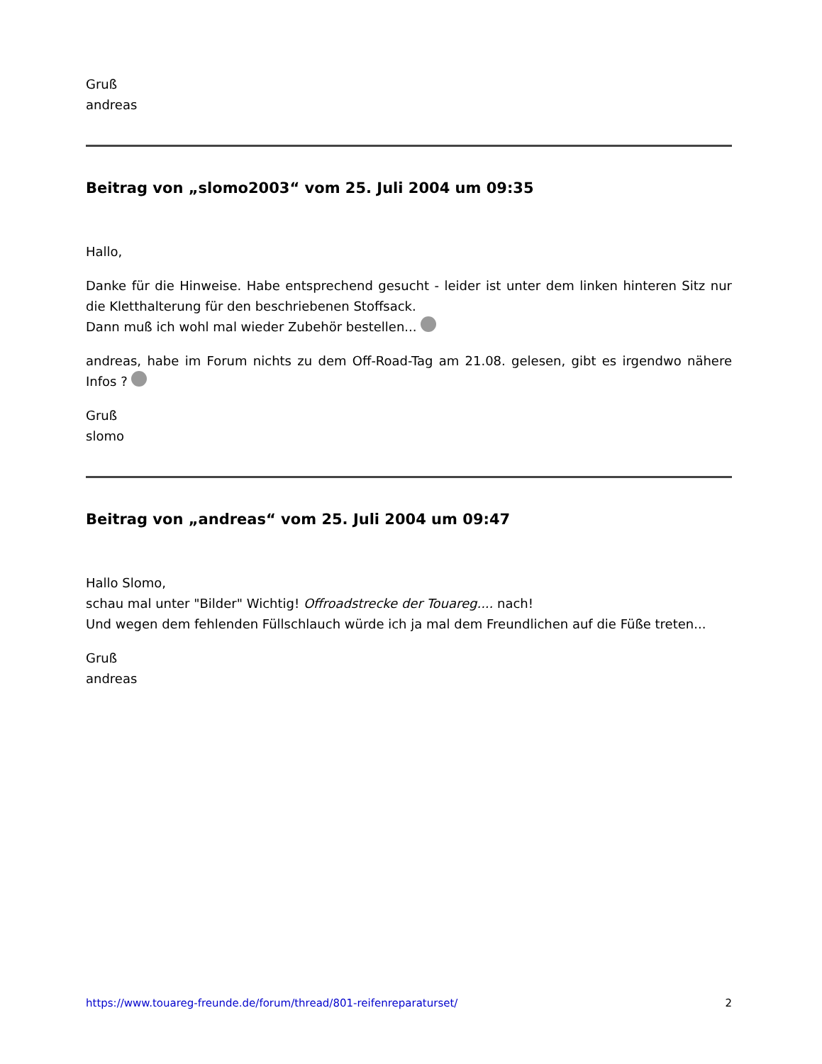Gruß
andreas
Beitrag von „slomo2003“ vom 25. Juli 2004 um 09:35
Hallo,
Danke für die Hinweise. Habe entsprechend gesucht - leider ist unter dem linken hinteren Sitz nur die Kletthalterung für den beschriebenen Stoffsack.
Dann muß ich wohl mal wieder Zubehör bestellen...
andreas, habe im Forum nichts zu dem Off-Road-Tag am 21.08. gelesen, gibt es irgendwo nähere Infos ?
Gruß
slomo
Beitrag von „andreas“ vom 25. Juli 2004 um 09:47
Hallo Slomo,
schau mal unter "Bilder" Wichtig! Offroadstrecke der Touareg.... nach!
Und wegen dem fehlenden Füllschlauch würde ich ja mal dem Freundlichen auf die Füße treten...
Gruß
andreas
https://www.touareg-freunde.de/forum/thread/801-reifenreparaturset/ 2